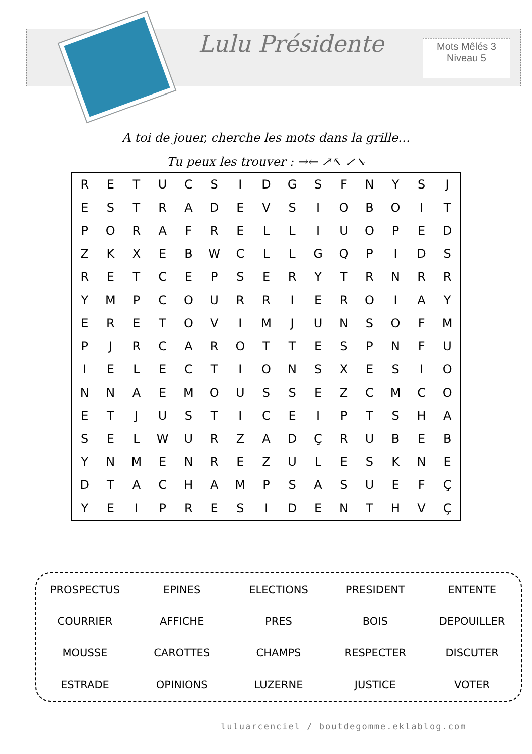Lulu Présidente
Mots Mêlés 3
Niveau 5
A toi de jouer, cherche les mots dans la grille…
Tu peux les trouver : →← ↗↖ ↙↘
| R | E | T | U | C | S | I | D | G | S | F | N | Y | S | J |
| E | S | T | R | A | D | E | V | S | I | O | B | O | I | T |
| P | O | R | A | F | R | E | L | L | I | U | O | P | E | D |
| Z | K | X | E | B | W | C | L | L | G | Q | P | I | D | S |
| R | E | T | C | E | P | S | E | R | Y | T | R | N | R | R |
| Y | M | P | C | O | U | R | R | I | E | R | O | I | A | Y |
| E | R | E | T | O | V | I | M | J | U | N | S | O | F | M |
| P | J | R | C | A | R | O | T | T | E | S | P | N | F | U |
| I | E | L | E | C | T | I | O | N | S | X | E | S | I | O |
| N | N | A | E | M | O | U | S | S | E | Z | C | M | C | O |
| E | T | J | U | S | T | I | C | E | I | P | T | S | H | A |
| S | E | L | W | U | R | Z | A | D | Ç | R | U | B | E | B |
| Y | N | M | E | N | R | E | Z | U | L | E | S | K | N | E |
| D | T | A | C | H | A | M | P | S | A | S | U | E | F | Ç |
| Y | E | I | P | R | E | S | I | D | E | N | T | H | V | Ç |
| PROSPECTUS | EPINES | ELECTIONS | PRESIDENT | ENTENTE |
| COURRIER | AFFICHE | PRES | BOIS | DEPOUILLER |
| MOUSSE | CAROTTES | CHAMPS | RESPECTER | DISCUTER |
| ESTRADE | OPINIONS | LUZERNE | JUSTICE | VOTER |
luluarcenciel / boutdegomme.eklablog.com